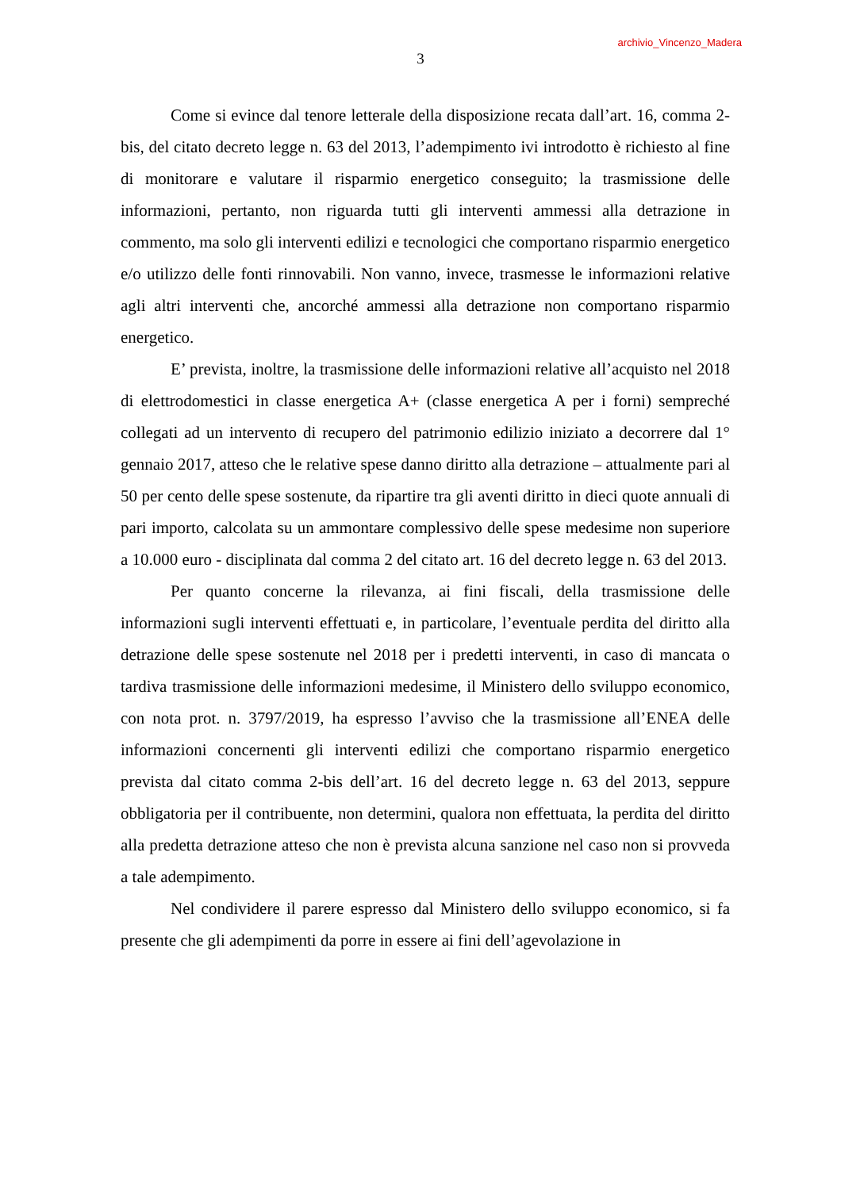archivio_Vincenzo_Madera
3
Come si evince dal tenore letterale della disposizione recata dall’art. 16, comma 2-bis, del citato decreto legge n. 63 del 2013, l’adempimento ivi introdotto è richiesto al fine di monitorare e valutare il risparmio energetico conseguito; la trasmissione delle informazioni, pertanto, non riguarda tutti gli interventi ammessi alla detrazione in commento, ma solo gli interventi edilizi e tecnologici che comportano risparmio energetico e/o utilizzo delle fonti rinnovabili. Non vanno, invece, trasmesse le informazioni relative agli altri interventi che, ancorché ammessi alla detrazione non comportano risparmio energetico.
E’ prevista, inoltre, la trasmissione delle informazioni relative all’acquisto nel 2018 di elettrodomestici in classe energetica A+ (classe energetica A per i forni) sempreché collegati ad un intervento di recupero del patrimonio edilizio iniziato a decorrere dal 1° gennaio 2017, atteso che le relative spese danno diritto alla detrazione – attualmente pari al 50 per cento delle spese sostenute, da ripartire tra gli aventi diritto in dieci quote annuali di pari importo, calcolata su un ammontare complessivo delle spese medesime non superiore a 10.000 euro - disciplinata dal comma 2 del citato art. 16 del decreto legge n. 63 del 2013.
Per quanto concerne la rilevanza, ai fini fiscali, della trasmissione delle informazioni sugli interventi effettuati e, in particolare, l’eventuale perdita del diritto alla detrazione delle spese sostenute nel 2018 per i predetti interventi, in caso di mancata o tardiva trasmissione delle informazioni medesime, il Ministero dello sviluppo economico, con nota prot. n. 3797/2019, ha espresso l’avviso che la trasmissione all’ENEA delle informazioni concernenti gli interventi edilizi che comportano risparmio energetico prevista dal citato comma 2-bis dell’art. 16 del decreto legge n. 63 del 2013, seppure obbligatoria per il contribuente, non determini, qualora non effettuata, la perdita del diritto alla predetta detrazione atteso che non è prevista alcuna sanzione nel caso non si provveda a tale adempimento.
Nel condividere il parere espresso dal Ministero dello sviluppo economico, si fa presente che gli adempimenti da porre in essere ai fini dell’agevolazione in